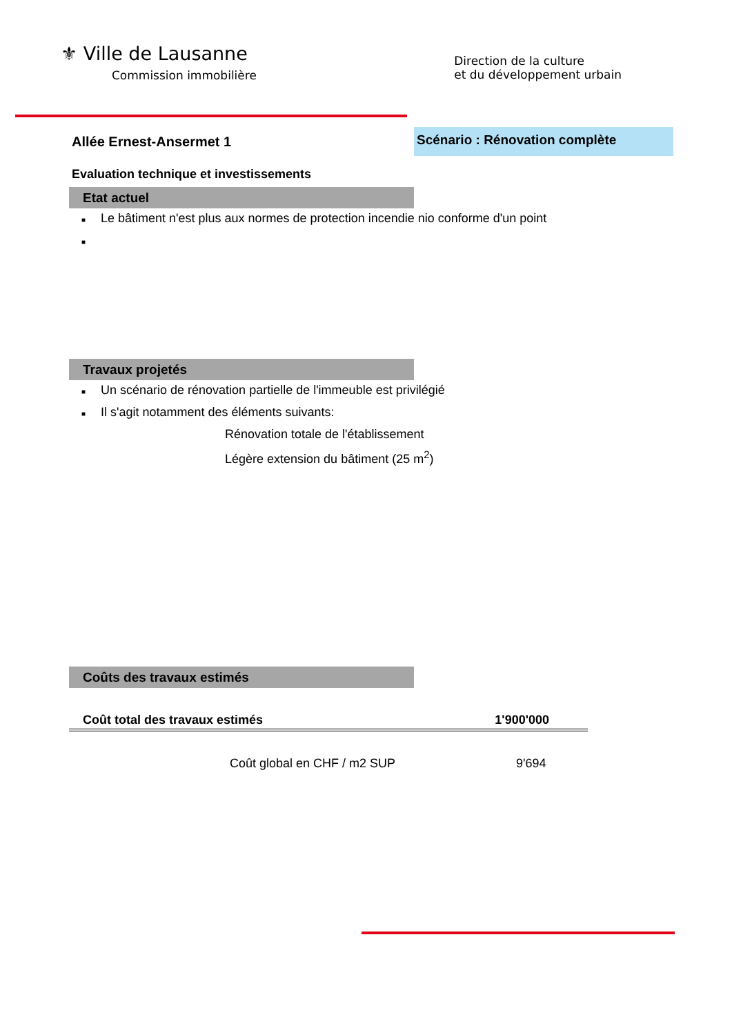⚜ Ville de Lausanne
Commission immobilière
Direction de la culture
et du développement urbain
Allée Ernest-Ansermet 1
Scénario : Rénovation complète
Evaluation technique et investissements
Etat actuel
■ Le bâtiment n'est plus aux normes de protection incendie nio conforme d'un point
■
Travaux projetés
■ Un scénario de rénovation partielle de l'immeuble est privilégié
■ Il s'agit notamment des éléments suivants:
Rénovation totale de l'établissement
Légère extension du bâtiment (25 m<sup>2</sup>)
Coûts des travaux estimés
Coût total des travaux estimés 1'900'000
Coût global en CHF / m2 SUP 9'694